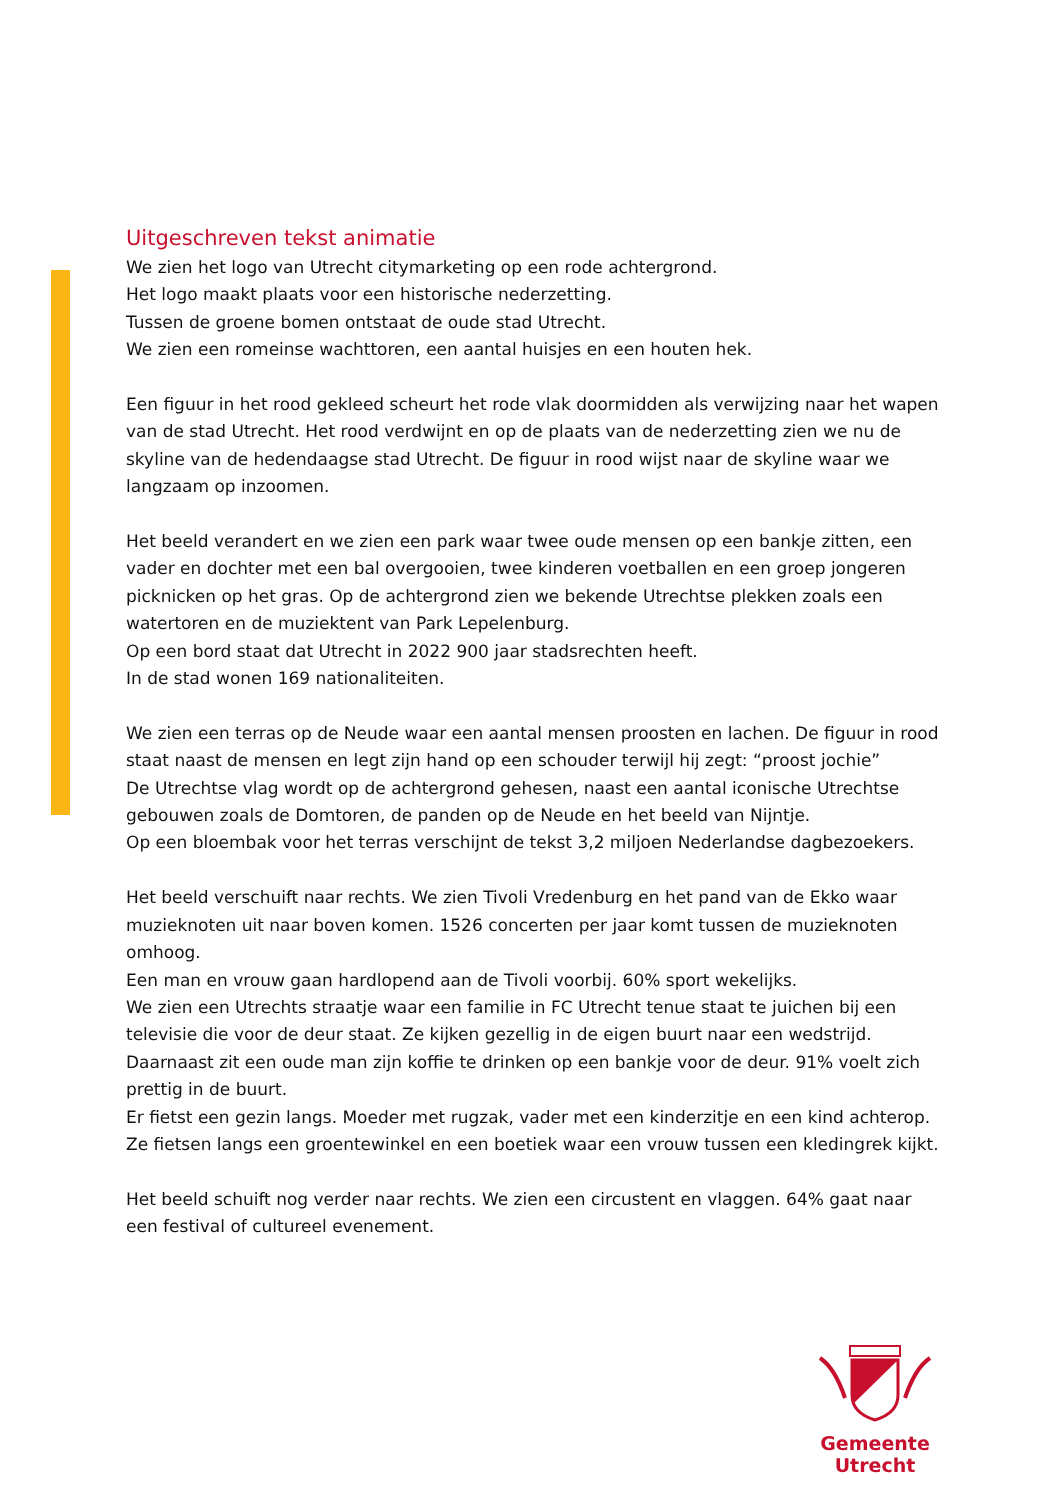Uitgeschreven tekst animatie
We zien het logo van Utrecht citymarketing op een rode achtergrond.
Het logo maakt plaats voor een historische nederzetting.
Tussen de groene bomen ontstaat de oude stad Utrecht.
We zien een romeinse wachttoren, een aantal huisjes en een houten hek.
Een figuur in het rood gekleed scheurt het rode vlak doormidden als verwijzing naar het wapen van de stad Utrecht. Het rood verdwijnt en op de plaats van de nederzetting zien we nu de skyline van de hedendaagse stad Utrecht. De figuur in rood wijst naar de skyline waar we langzaam op inzoomen.
Het beeld verandert en we zien een park waar twee oude mensen op een bankje zitten, een vader en dochter met een bal overgooien, twee kinderen voetballen en een groep jongeren picknicken op het gras. Op de achtergrond zien we bekende Utrechtse plekken zoals een watertoren en de muziektent van Park Lepelenburg.
Op een bord staat dat Utrecht in 2022 900 jaar stadsrechten heeft.
In de stad wonen 169 nationaliteiten.
We zien een terras op de Neude waar een aantal mensen proosten en lachen. De figuur in rood staat naast de mensen en legt zijn hand op een schouder terwijl hij zegt: “proost jochie”
De Utrechtse vlag wordt op de achtergrond gehesen, naast een aantal iconische Utrechtse gebouwen zoals de Domtoren, de panden op de Neude en het beeld van Nijntje.
Op een bloembak voor het terras verschijnt de tekst 3,2 miljoen Nederlandse dagbezoekers.
Het beeld verschuift naar rechts. We zien Tivoli Vredenburg en het pand van de Ekko waar muzieknoten uit naar boven komen. 1526 concerten per jaar komt tussen de muzieknoten omhoog.
Een man en vrouw gaan hardlopend aan de Tivoli voorbij. 60% sport wekelijks.
We zien een Utrechts straatje waar een familie in FC Utrecht tenue staat te juichen bij een televisie die voor de deur staat. Ze kijken gezellig in de eigen buurt naar een wedstrijd. Daarnaast zit een oude man zijn koffie te drinken op een bankje voor de deur. 91% voelt zich prettig in de buurt.
Er fietst een gezin langs. Moeder met rugzak, vader met een kinderzitje en een kind achterop.
Ze fietsen langs een groentewinkel en een boetiek waar een vrouw tussen een kledingrek kijkt.
Het beeld schuift nog verder naar rechts. We zien een circustent en vlaggen. 64% gaat naar een festival of cultureel evenement.
Gemeente Utrecht